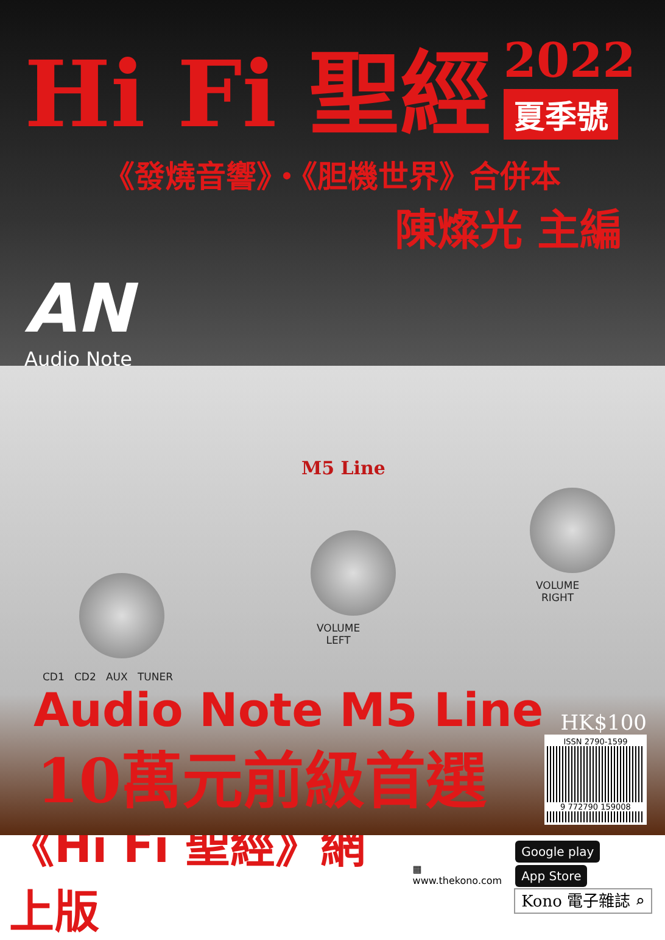Hi Fi 聖經
2022
夏季號
《發燒音響》・《胆機世界》合併本
陳燦光 主編
AN
Audio Note
M5 Line
VOLUME
LEFT
VOLUME
RIGHT
CD1 CD2 AUX TUNER
Audio Note M5 Line
10萬元前級首選
HK$100
ISSN 2790-1599
9 772790 159008
《Hi Fi 聖經》網上版
▦
www.thekono.com
Google play App Store
Kono 電子雜誌 ⌕